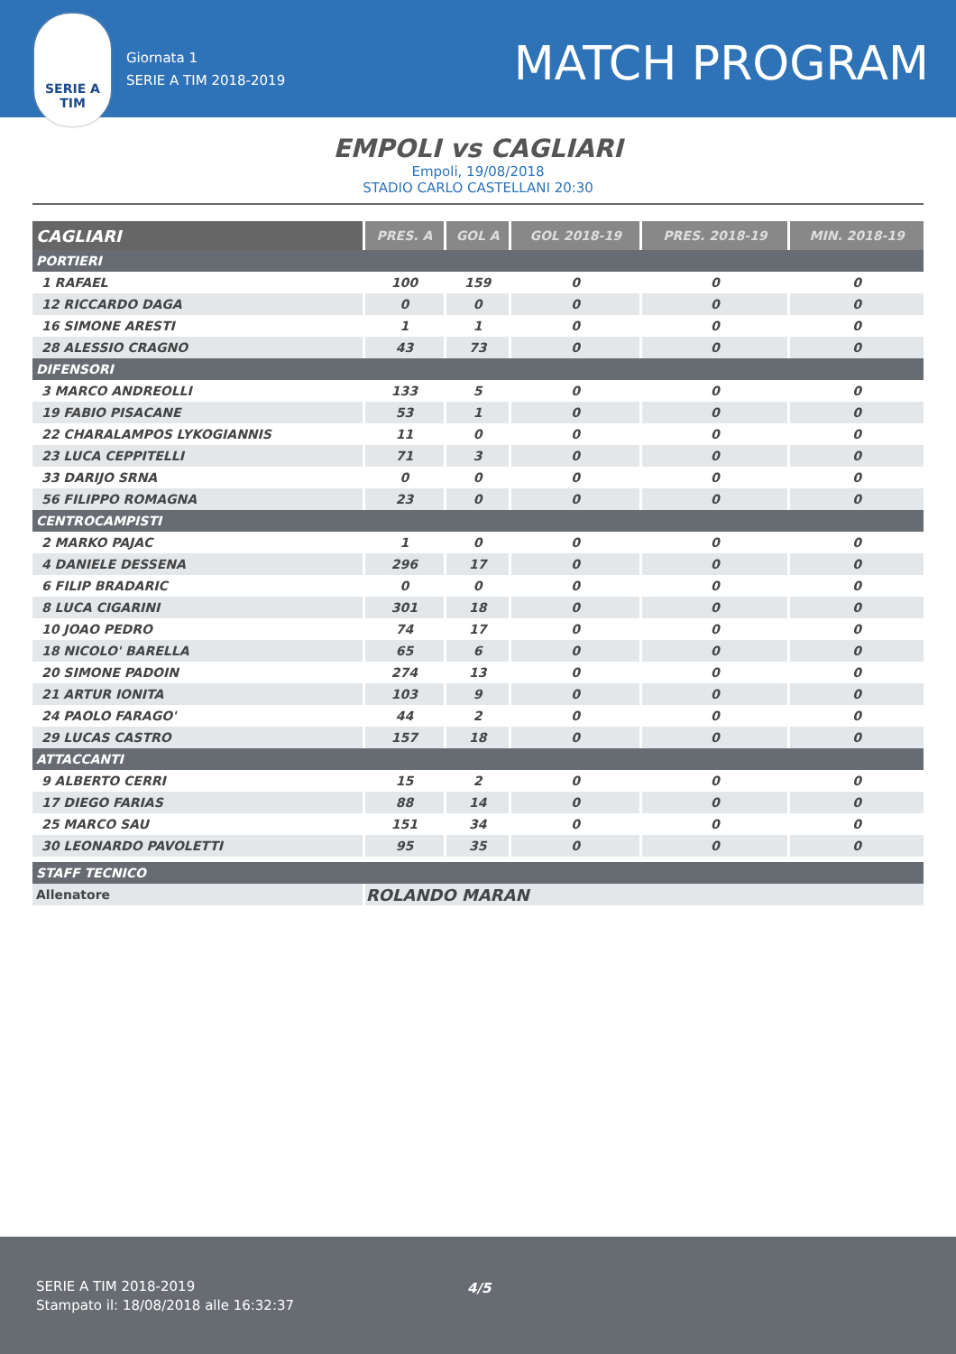Giornata 1
SERIE A TIM 2018-2019
MATCH PROGRAM
SERIE A
TIM
EMPOLI vs CAGLIARI
Empoli, 19/08/2018
STADIO CARLO CASTELLANI 20:30
| CAGLIARI | PRES. A | GOL A | GOL 2018-19 | PRES. 2018-19 | MIN. 2018-19 |
| --- | --- | --- | --- | --- | --- |
| PORTIERI | | | | | |
| 1 RAFAEL | 100 | 159 | 0 | 0 | 0 |
| 12 RICCARDO DAGA | 0 | 0 | 0 | 0 | 0 |
| 16 SIMONE ARESTI | 1 | 1 | 0 | 0 | 0 |
| 28 ALESSIO CRAGNO | 43 | 73 | 0 | 0 | 0 |
| DIFENSORI | | | | | |
| 3 MARCO ANDREOLLI | 133 | 5 | 0 | 0 | 0 |
| 19 FABIO PISACANE | 53 | 1 | 0 | 0 | 0 |
| 22 CHARALAMPOS LYKOGIANNIS | 11 | 0 | 0 | 0 | 0 |
| 23 LUCA CEPPITELLI | 71 | 3 | 0 | 0 | 0 |
| 33 DARIJO SRNA | 0 | 0 | 0 | 0 | 0 |
| 56 FILIPPO ROMAGNA | 23 | 0 | 0 | 0 | 0 |
| CENTROCAMPISTI | | | | | |
| 2 MARKO PAJAC | 1 | 0 | 0 | 0 | 0 |
| 4 DANIELE DESSENA | 296 | 17 | 0 | 0 | 0 |
| 6 FILIP BRADARIC | 0 | 0 | 0 | 0 | 0 |
| 8 LUCA CIGARINI | 301 | 18 | 0 | 0 | 0 |
| 10 JOAO PEDRO | 74 | 17 | 0 | 0 | 0 |
| 18 NICOLO' BARELLA | 65 | 6 | 0 | 0 | 0 |
| 20 SIMONE PADOIN | 274 | 13 | 0 | 0 | 0 |
| 21 ARTUR IONITA | 103 | 9 | 0 | 0 | 0 |
| 24 PAOLO FARAGO' | 44 | 2 | 0 | 0 | 0 |
| 29 LUCAS CASTRO | 157 | 18 | 0 | 0 | 0 |
| ATTACCANTI | | | | | |
| 9 ALBERTO CERRI | 15 | 2 | 0 | 0 | 0 |
| 17 DIEGO FARIAS | 88 | 14 | 0 | 0 | 0 |
| 25 MARCO SAU | 151 | 34 | 0 | 0 | 0 |
| 30 LEONARDO PAVOLETTI | 95 | 35 | 0 | 0 | 0 |
| STAFF TECNICO | | | | | |
| Allenatore | ROLANDO MARAN | | | | |
SERIE A TIM 2018-2019
Stampato il: 18/08/2018 alle 16:32:37
4/5